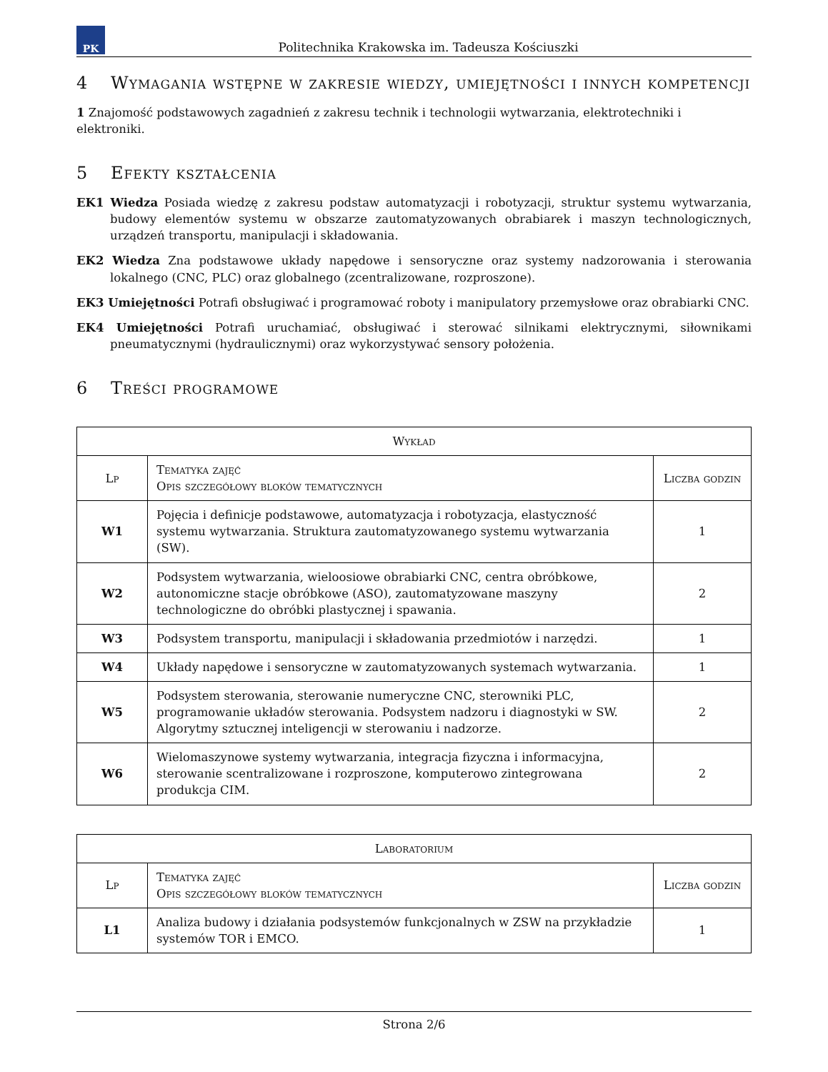PK
Politechnika Krakowska im. Tadeusza Kościuszki
4 Wymagania wstępne w zakresie wiedzy, umiejętności i innych kompetencji
1 Znajomość podstawowych zagadnień z zakresu technik i technologii wytwarzania, elektrotechniki i elektroniki.
5 Efekty kształcenia
EK1 Wiedza Posiada wiedzę z zakresu podstaw automatyzacji i robotyzacji, struktur systemu wytwarzania, budowy elementów systemu w obszarze zautomatyzowanych obrabiarek i maszyn technologicznych, urządzeń transportu, manipulacji i składowania.
EK2 Wiedza Zna podstawowe układy napędowe i sensoryczne oraz systemy nadzorowania i sterowania lokalnego (CNC, PLC) oraz globalnego (zcentralizowane, rozproszone).
EK3 Umiejętności Potrafi obsługiwać i programować roboty i manipulatory przemysłowe oraz obrabiarki CNC.
EK4 Umiejętności Potrafi uruchamiać, obsługiwać i sterować silnikami elektrycznymi, siłownikami pneumatycznymi (hydraulicznymi) oraz wykorzystywać sensory położenia.
6 Treści programowe
| Wykład | | |
| --- | --- | --- |
| Lp | Tematyka zajęć Opis szczegółowy bloków tematycznych | Liczba godzin |
| W1 | Pojęcia i definicje podstawowe, automatyzacja i robotyzacja, elastyczność systemu wytwarzania. Struktura zautomatyzowanego systemu wytwarzania (SW). | 1 |
| W2 | Podsystem wytwarzania, wieloosiowe obrabiarki CNC, centra obróbkowe, autonomiczne stacje obróbkowe (ASO), zautomatyzowane maszyny technologiczne do obróbki plastycznej i spawania. | 2 |
| W3 | Podsystem transportu, manipulacji i składowania przedmiotów i narzędzi. | 1 |
| W4 | Układy napędowe i sensoryczne w zautomatyzowanych systemach wytwarzania. | 1 |
| W5 | Podsystem sterowania, sterowanie numeryczne CNC, sterowniki PLC, programowanie układów sterowania. Podsystem nadzoru i diagnostyki w SW. Algorytmy sztucznej inteligencji w sterowaniu i nadzorze. | 2 |
| W6 | Wielomaszynowe systemy wytwarzania, integracja fizyczna i informacyjna, sterowanie scentralizowane i rozproszone, komputerowo zintegrowana produkcja CIM. | 2 |
| Laboratorium | | |
| --- | --- | --- |
| Lp | Tematyka zajęć Opis szczegółowy bloków tematycznych | Liczba godzin |
| L1 | Analiza budowy i działania podsystemów funkcjonalnych w ZSW na przykładzie systemów TOR i EMCO. | 1 |
Strona 2/6